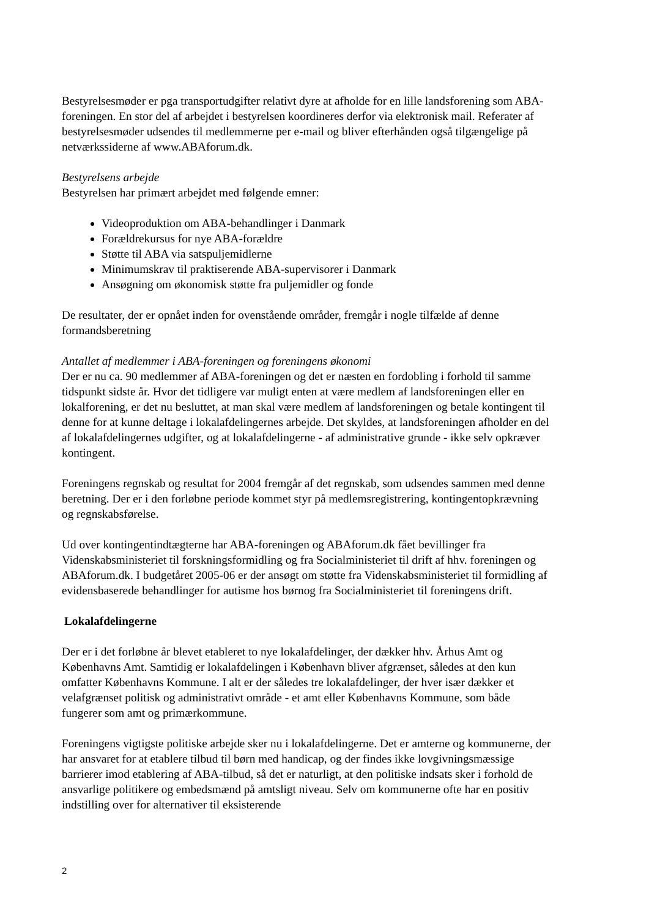Bestyrelsesmøder er pga transportudgifter relativt dyre at afholde for en lille landsforening som ABA-foreningen. En stor del af arbejdet i bestyrelsen koordineres derfor via elektronisk mail. Referater af bestyrelsesmøder udsendes til medlemmerne per e-mail og bliver efterhånden også tilgængelige på netværkssiderne af www.ABAforum.dk.
Bestyrelsens arbejde
Bestyrelsen har primært arbejdet med følgende emner:
Videoproduktion om ABA-behandlinger i Danmark
Forældrekursus for nye ABA-forældre
Støtte til ABA via satspuljemidlerne
Minimumskrav til praktiserende ABA-supervisorer i Danmark
Ansøgning om økonomisk støtte fra puljemidler og fonde
De resultater, der er opnået inden for ovenstående områder, fremgår i nogle tilfælde af denne formandsberetning
Antallet af medlemmer i ABA-foreningen og foreningens økonomi
Der er nu ca. 90 medlemmer af ABA-foreningen og det er næsten en fordobling i forhold til samme tidspunkt sidste år. Hvor det tidligere var muligt enten at være medlem af landsforeningen eller en lokalforening, er det nu besluttet, at man skal være medlem af landsforeningen og betale kontingent til denne for at kunne deltage i lokalafdelingernes arbejde. Det skyldes, at landsforeningen afholder en del af lokalafdelingernes udgifter, og at lokalafdelingerne - af administrative grunde - ikke selv opkræver kontingent.
Foreningens regnskab og resultat for 2004 fremgår af det regnskab, som udsendes sammen med denne beretning. Der er i den forløbne periode kommet styr på medlemsregistrering, kontingentopkrævning og regnskabsførelse.
Ud over kontingentindtægterne har ABA-foreningen og ABAforum.dk fået bevillinger fra Videnskabsministeriet til forskningsformidling og fra Socialministeriet til drift af hhv. foreningen og ABAforum.dk. I budgetåret 2005-06 er der ansøgt om støtte fra Videnskabsministeriet til formidling af evidensbaserede behandlinger for autisme hos børnog fra Socialministeriet til foreningens drift.
Lokalafdelingerne
Der er i det forløbne år blevet etableret to nye lokalafdelinger, der dækker hhv. Århus Amt og Københavns Amt. Samtidig er lokalafdelingen i København bliver afgrænset, således at den kun omfatter Københavns Kommune. I alt er der således tre lokalafdelinger, der hver især dækker et velafgrænset politisk og administrativt område - et amt eller Københavns Kommune, som både fungerer som amt og primærkommune.
Foreningens vigtigste politiske arbejde sker nu i lokalafdelingerne. Det er amterne og kommunerne, der har ansvaret for at etablere tilbud til børn med handicap, og der findes ikke lovgivningsmæssige barrierer imod etablering af ABA-tilbud, så det er naturligt, at den politiske indsats sker i forhold de ansvarlige politikere og embedsmænd på amtsligt niveau. Selv om kommunerne ofte har en positiv indstilling over for alternativer til eksisterende
2